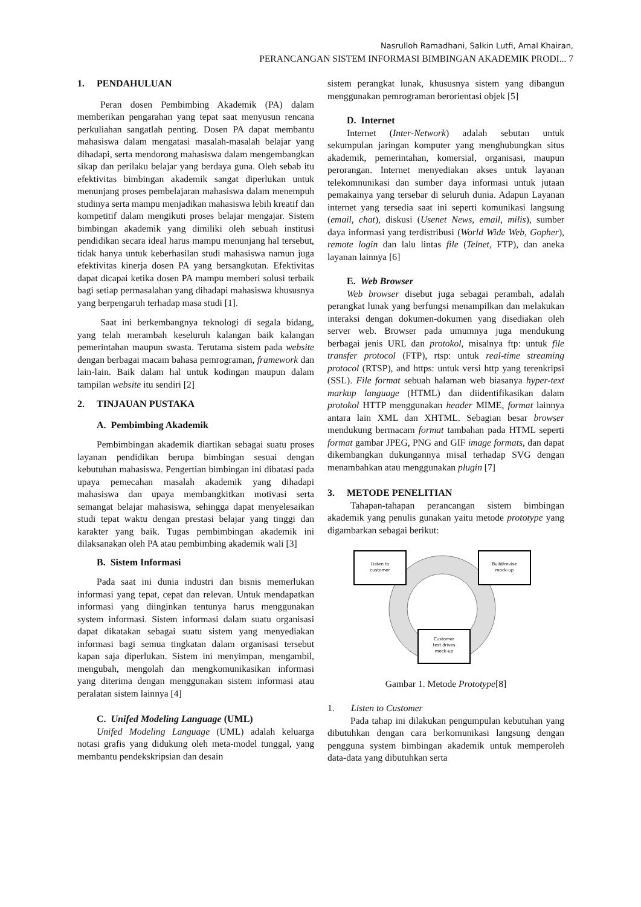Nasrulloh Ramadhani, Salkin Lutfi, Amal Khairan,
PERANCANGAN SISTEM INFORMASI BIMBINGAN AKADEMIK PRODI... 7
1. PENDAHULUAN
Peran dosen Pembimbing Akademik (PA) dalam memberikan pengarahan yang tepat saat menyusun rencana perkuliahan sangatlah penting. Dosen PA dapat membantu mahasiswa dalam mengatasi masalah-masalah belajar yang dihadapi, serta mendorong mahasiswa dalam mengembangkan sikap dan perilaku belajar yang berdaya guna. Oleh sebab itu efektivitas bimbingan akademik sangat diperlukan untuk menunjang proses pembelajaran mahasiswa dalam menempuh studinya serta mampu menjadikan mahasiswa lebih kreatif dan kompetitif dalam mengikuti proses belajar mengajar. Sistem bimbingan akademik yang dimiliki oleh sebuah institusi pendidikan secara ideal harus mampu menunjang hal tersebut, tidak hanya untuk keberhasilan studi mahasiswa namun juga efektivitas kinerja dosen PA yang bersangkutan. Efektivitas dapat dicapai ketika dosen PA mampu memberi solusi terbaik bagi setiap permasalahan yang dihadapi mahasiswa khususnya yang berpengaruh terhadap masa studi [1].
Saat ini berkembangnya teknologi di segala bidang, yang telah merambah keseluruh kalangan baik kalangan pemerintahan maupun swasta. Terutama sistem pada website dengan berbagai macam bahasa pemrograman, framework dan lain-lain. Baik dalam hal untuk kodingan maupun dalam tampilan website itu sendiri [2]
2. TINJAUAN PUSTAKA
A. Pembimbing Akademik
Pembimbingan akademik diartikan sebagai suatu proses layanan pendidikan berupa bimbingan sesuai dengan kebutuhan mahasiswa. Pengertian bimbingan ini dibatasi pada upaya pemecahan masalah akademik yang dihadapi mahasiswa dan upaya membangkitkan motivasi serta semangat belajar mahasiswa, sehingga dapat menyelesaikan studi tepat waktu dengan prestasi belajar yang tinggi dan karakter yang baik. Tugas pembimbingan akademik ini dilaksanakan oleh PA atau pembimbing akademik wali [3]
B. Sistem Informasi
Pada saat ini dunia industri dan bisnis memerlukan informasi yang tepat, cepat dan relevan. Untuk mendapatkan informasi yang diinginkan tentunya harus menggunakan system informasi. Sistem informasi dalam suatu organisasi dapat dikatakan sebagai suatu sistem yang menyediakan informasi bagi semua tingkatan dalam organisasi tersebut kapan saja diperlukan. Sistem ini menyimpan, mengambil, mengubah, mengolah dan mengkomunikasikan informasi yang diterima dengan menggunakan sistem informasi atau peralatan sistem lainnya [4]
C. Unifed Modeling Language (UML)
Unifed Modeling Language (UML) adalah keluarga notasi grafis yang didukung oleh meta-model tunggal, yang membantu pendekskripsian dan desain
sistem perangkat lunak, khususnya sistem yang dibangun menggunakan pemrograman berorientasi objek [5]
D. Internet
Internet (Inter-Network) adalah sebutan untuk sekumpulan jaringan komputer yang menghubungkan situs akademik, pemerintahan, komersial, organisasi, maupun perorangan. Internet menyediakan akses untuk layanan telekomnunikasi dan sumber daya informasi untuk jutaan pemakainya yang tersebar di seluruh dunia. Adapun Layanan internet yang tersedia saat ini seperti komunikasi langsung (email, chat), diskusi (Usenet News, email, milis), sumber daya informasi yang terdistribusi (World Wide Web, Gopher), remote login dan lalu lintas file (Telnet, FTP), dan aneka layanan lainnya [6]
E. Web Browser
Web browser disebut juga sebagai perambah, adalah perangkat lunak yang berfungsi menampilkan dan melakukan interaksi dengan dokumen-dokumen yang disediakan oleh server web. Browser pada umumnya juga mendukung berbagai jenis URL dan protokol, misalnya ftp: untuk file transfer protocol (FTP), rtsp: untuk real-time streaming protocol (RTSP), and https: untuk versi http yang terenkripsi (SSL). File format sebuah halaman web biasanya hyper-text markup language (HTML) dan diidentifikasikan dalam protokol HTTP menggunakan header MIME, format lainnya antara lain XML dan XHTML. Sebagian besar browser mendukung bermacam format tambahan pada HTML seperti format gambar JPEG, PNG and GIF image formats, dan dapat dikembangkan dukungannya misal terhadap SVG dengan menambahkan atau menggunakan plugin [7]
3. METODE PENELITIAN
Tahapan-tahapan perancangan sistem bimbingan akademik yang penulis gunakan yaitu metode prototype yang digambarkan sebagai berikut:
Listen to
customer
Build/revise
mock-up
Customer
test drives
mock-up
Gambar 1. Metode Prototype[8]
1. Listen to Customer
Pada tahap ini dilakukan pengumpulan kebutuhan yang dibutuhkan dengan cara berkomunikasi langsung dengan pengguna system bimbingan akademik untuk memperoleh data-data yang dibutuhkan serta